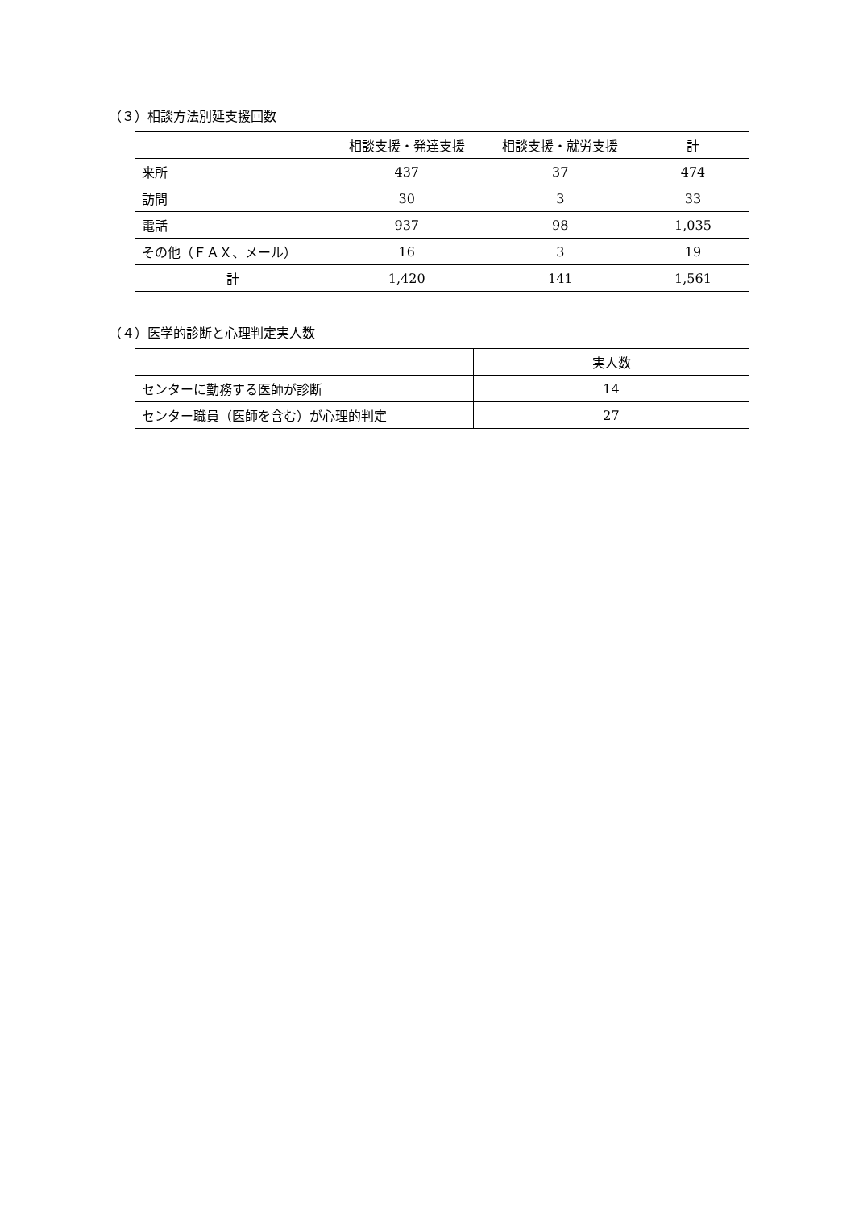（３）相談方法別延支援回数
| | 相談支援・発達支援 | 相談支援・就労支援 | 計 |
| --- | --- | --- | --- |
| 来所 | 437 | 37 | 474 |
| 訪問 | 30 | 3 | 33 |
| 電話 | 937 | 98 | 1,035 |
| その他（ＦＡＸ、メール） | 16 | 3 | 19 |
| 計 | 1,420 | 141 | 1,561 |
（４）医学的診断と心理判定実人数
| | 実人数 |
| --- | --- |
| センターに勤務する医師が診断 | 14 |
| センター職員（医師を含む）が心理的判定 | 27 |